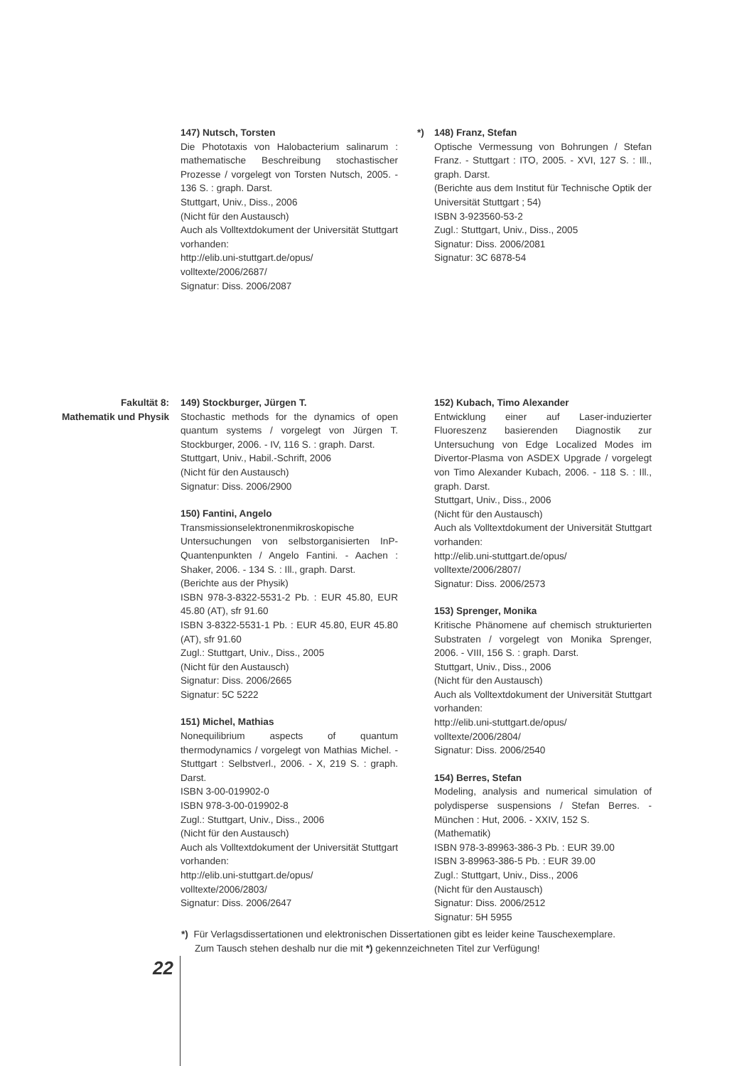147) Nutsch, Torsten
Die Phototaxis von Halobacterium salinarum : mathematische Beschreibung stochastischer Prozesse / vorgelegt von Torsten Nutsch, 2005. - 136 S. : graph. Darst.
Stuttgart, Univ., Diss., 2006
(Nicht für den Austausch)
Auch als Volltextdokument der Universität Stuttgart vorhanden:
http://elib.uni-stuttgart.de/opus/
volltexte/2006/2687/
Signatur: Diss. 2006/2087
*) 148) Franz, Stefan
Optische Vermessung von Bohrungen / Stefan Franz. - Stuttgart : ITO, 2005. - XVI, 127 S. : Ill., graph. Darst.
(Berichte aus dem Institut für Technische Optik der Universität Stuttgart ; 54)
ISBN 3-923560-53-2
Zugl.: Stuttgart, Univ., Diss., 2005
Signatur: Diss. 2006/2081
Signatur: 3C 6878-54
Fakultät 8:
Mathematik und Physik
149) Stockburger, Jürgen T.
Stochastic methods for the dynamics of open quantum systems / vorgelegt von Jürgen T. Stockburger, 2006. - IV, 116 S. : graph. Darst.
Stuttgart, Univ., Habil.-Schrift, 2006
(Nicht für den Austausch)
Signatur: Diss. 2006/2900
150) Fantini, Angelo
Transmissionselektronenmikroskopische Untersuchungen von selbstorganisierten InP-Quantenpunkten / Angelo Fantini. - Aachen : Shaker, 2006. - 134 S. : Ill., graph. Darst.
(Berichte aus der Physik)
ISBN 978-3-8322-5531-2 Pb. : EUR 45.80, EUR 45.80 (AT), sfr 91.60
ISBN 3-8322-5531-1 Pb. : EUR 45.80, EUR 45.80 (AT), sfr 91.60
Zugl.: Stuttgart, Univ., Diss., 2005
(Nicht für den Austausch)
Signatur: Diss. 2006/2665
Signatur: 5C 5222
151) Michel, Mathias
Nonequilibrium aspects of quantum thermodynamics / vorgelegt von Mathias Michel. - Stuttgart : Selbstverl., 2006. - X, 219 S. : graph. Darst.
ISBN 3-00-019902-0
ISBN 978-3-00-019902-8
Zugl.: Stuttgart, Univ., Diss., 2006
(Nicht für den Austausch)
Auch als Volltextdokument der Universität Stuttgart vorhanden:
http://elib.uni-stuttgart.de/opus/
volltexte/2006/2803/
Signatur: Diss. 2006/2647
152) Kubach, Timo Alexander
Entwicklung einer auf Laser-induzierter Fluoreszenz basierenden Diagnostik zur Untersuchung von Edge Localized Modes im Divertor-Plasma von ASDEX Upgrade / vorgelegt von Timo Alexander Kubach, 2006. - 118 S. : Ill., graph. Darst.
Stuttgart, Univ., Diss., 2006
(Nicht für den Austausch)
Auch als Volltextdokument der Universität Stuttgart vorhanden:
http://elib.uni-stuttgart.de/opus/
volltexte/2006/2807/
Signatur: Diss. 2006/2573
153) Sprenger, Monika
Kritische Phänomene auf chemisch strukturierten Substraten / vorgelegt von Monika Sprenger, 2006. - VIII, 156 S. : graph. Darst.
Stuttgart, Univ., Diss., 2006
(Nicht für den Austausch)
Auch als Volltextdokument der Universität Stuttgart vorhanden:
http://elib.uni-stuttgart.de/opus/
volltexte/2006/2804/
Signatur: Diss. 2006/2540
154) Berres, Stefan
Modeling, analysis and numerical simulation of polydisperse suspensions / Stefan Berres. - München : Hut, 2006. - XXIV, 152 S.
(Mathematik)
ISBN 978-3-89963-386-3 Pb. : EUR 39.00
ISBN 3-89963-386-5 Pb. : EUR 39.00
Zugl.: Stuttgart, Univ., Diss., 2006
(Nicht für den Austausch)
Signatur: Diss. 2006/2512
Signatur: 5H 5955
*) Für Verlagsdissertationen und elektronischen Dissertationen gibt es leider keine Tauschexemplare.
Zum Tausch stehen deshalb nur die mit *) gekennzeichneten Titel zur Verfügung!
22